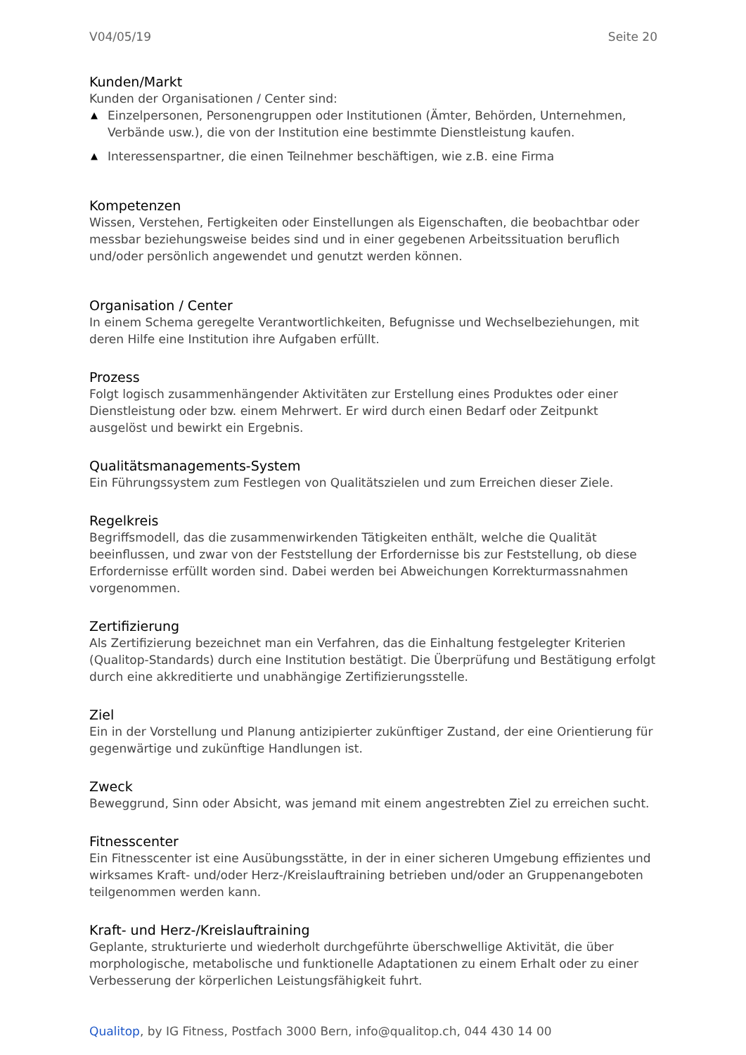V04/05/19 Seite 20
Kunden/Markt
Kunden der Organisationen / Center sind:
▲ Einzelpersonen, Personengruppen oder Institutionen (Ämter, Behörden, Unternehmen, Verbände usw.), die von der Institution eine bestimmte Dienstleistung kaufen.
▲ Interessenspartner, die einen Teilnehmer beschäftigen, wie z.B. eine Firma
Kompetenzen
Wissen, Verstehen, Fertigkeiten oder Einstellungen als Eigenschaften, die beobachtbar oder messbar beziehungsweise beides sind und in einer gegebenen Arbeitssituation beruflich und/oder persönlich angewendet und genutzt werden können.
Organisation / Center
In einem Schema geregelte Verantwortlichkeiten, Befugnisse und Wechselbeziehungen, mit deren Hilfe eine Institution ihre Aufgaben erfüllt.
Prozess
Folgt logisch zusammenhängender Aktivitäten zur Erstellung eines Produktes oder einer Dienstleistung oder bzw. einem Mehrwert. Er wird durch einen Bedarf oder Zeitpunkt ausgelöst und bewirkt ein Ergebnis.
Qualitätsmanagements-System
Ein Führungssystem zum Festlegen von Qualitätszielen und zum Erreichen dieser Ziele.
Regelkreis
Begriffsmodell, das die zusammenwirkenden Tätigkeiten enthält, welche die Qualität beeinflussen, und zwar von der Feststellung der Erfordernisse bis zur Feststellung, ob diese Erfordernisse erfüllt worden sind. Dabei werden bei Abweichungen Korrekturmassnahmen vorgenommen.
Zertifizierung
Als Zertifizierung bezeichnet man ein Verfahren, das die Einhaltung festgelegter Kriterien (Qualitop-Standards) durch eine Institution bestätigt. Die Überprüfung und Bestätigung erfolgt durch eine akkreditierte und unabhängige Zertifizierungsstelle.
Ziel
Ein in der Vorstellung und Planung antizipierter zukünftiger Zustand, der eine Orientierung für gegenwärtige und zukünftige Handlungen ist.
Zweck
Beweggrund, Sinn oder Absicht, was jemand mit einem angestrebten Ziel zu erreichen sucht.
Fitnesscenter
Ein Fitnesscenter ist eine Ausübungsstätte, in der in einer sicheren Umgebung effizientes und wirksames Kraft- und/oder Herz-/Kreislauftraining betrieben und/oder an Gruppenangeboten teilgenommen werden kann.
Kraft- und Herz-/Kreislauftraining
Geplante, strukturierte und wiederholt durchgeführte überschwellige Aktivität, die über morphologische, metabolische und funktionelle Adaptationen zu einem Erhalt oder zu einer Verbesserung der körperlichen Leistungsfähigkeit fuhrt.
Qualitop, by IG Fitness, Postfach 3000 Bern, info@qualitop.ch, 044 430 14 00